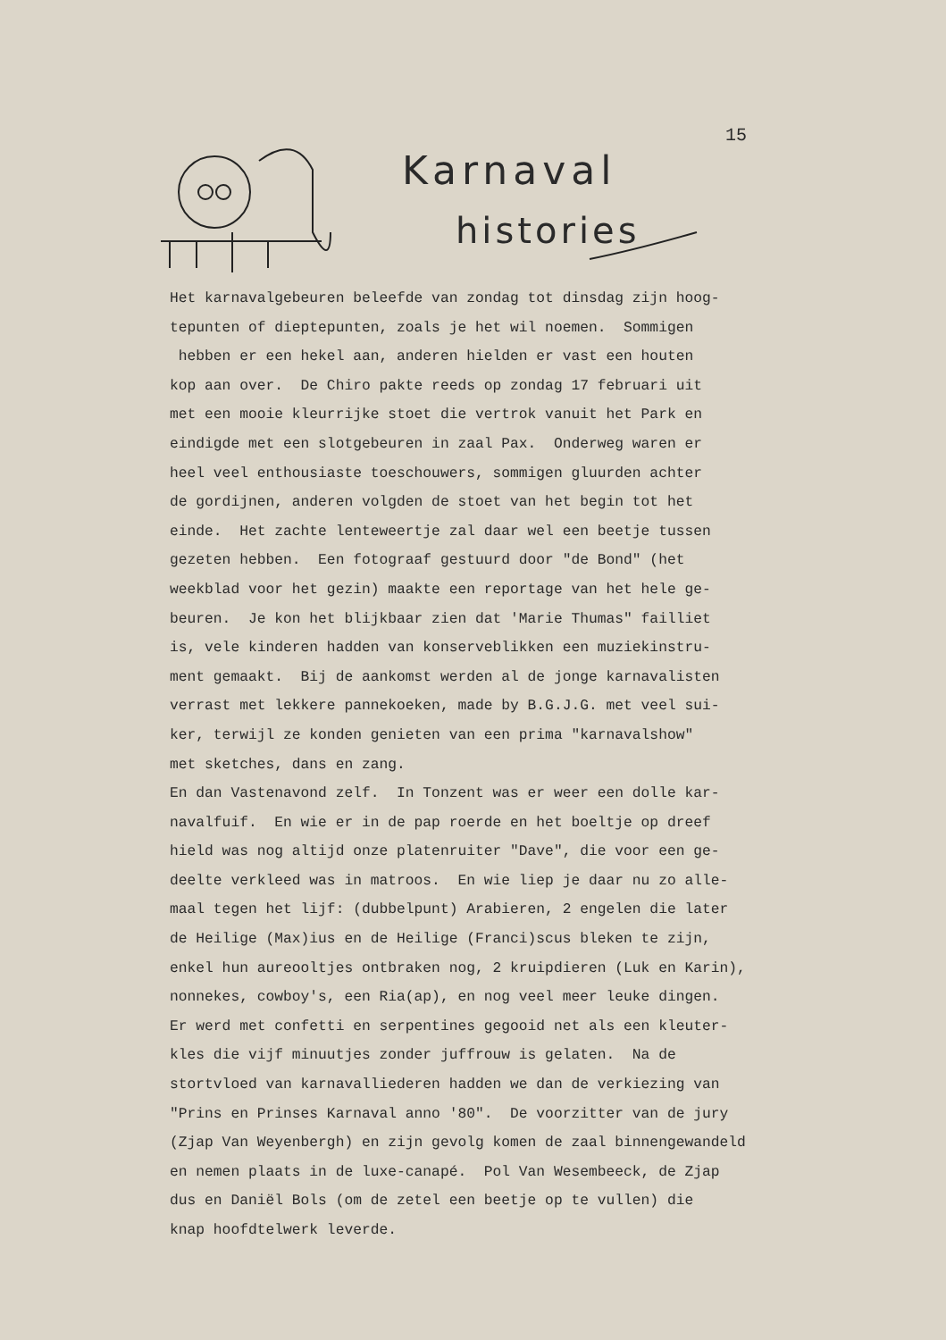15
Karnaval
histories
Het karnavalgebeuren beleefde van zondag tot dinsdag zijn hoog- tepunten of dieptepunten, zoals je het wil noemen. Sommigen hebben er een hekel aan, anderen hielden er vast een houten kop aan over. De Chiro pakte reeds op zondag 17 februari uit met een mooie kleurrijke stoet die vertrok vanuit het Park en eindigde met een slotgebeuren in zaal Pax. Onderweg waren er heel veel enthousiaste toeschouwers, sommigen gluurden achter de gordijnen, anderen volgden de stoet van het begin tot het einde. Het zachte lenteweertje zal daar wel een beetje tussen gezeten hebben. Een fotograaf gestuurd door "de Bond" (het weekblad voor het gezin) maakte een reportage van het hele ge- beuren. Je kon het blijkbaar zien dat 'Marie Thumas" failliet is, vele kinderen hadden van konserveblikken een muziekinstru- ment gemaakt. Bij de aankomst werden al de jonge karnavalisten verrast met lekkere pannekoeken, made by B.G.J.G. met veel sui- ker, terwijl ze konden genieten van een prima "karnavalshow" met sketches, dans en zang. En dan Vastenavond zelf. In Tonzent was er weer een dolle kar- navalfuif. En wie er in de pap roerde en het boeltje op dreef hield was nog altijd onze platenruiter "Dave", die voor een ge- deelte verkleed was in matroos. En wie liep je daar nu zo alle- maal tegen het lijf: (dubbelpunt) Arabieren, 2 engelen die later de Heilige (Max)ius en de Heilige (Franci)scus bleken te zijn, enkel hun aureooltjes ontbraken nog, 2 kruipdieren (Luk en Karin), nonnekes, cowboy's, een Ria(ap), en nog veel meer leuke dingen. Er werd met confetti en serpentines gegooid net als een kleuter- kles die vijf minuutjes zonder juffrouw is gelaten. Na de stortvloed van karnavalliederen hadden we dan de verkiezing van "Prins en Prinses Karnaval anno '80". De voorzitter van de jury (Zjap Van Weyenbergh) en zijn gevolg komen de zaal binnengewandeld en nemen plaats in de luxe-canapé. Pol Van Wesembeeck, de Zjap dus en Daniël Bols (om de zetel een beetje op te vullen) die knap hoofdtelwerk leverde.